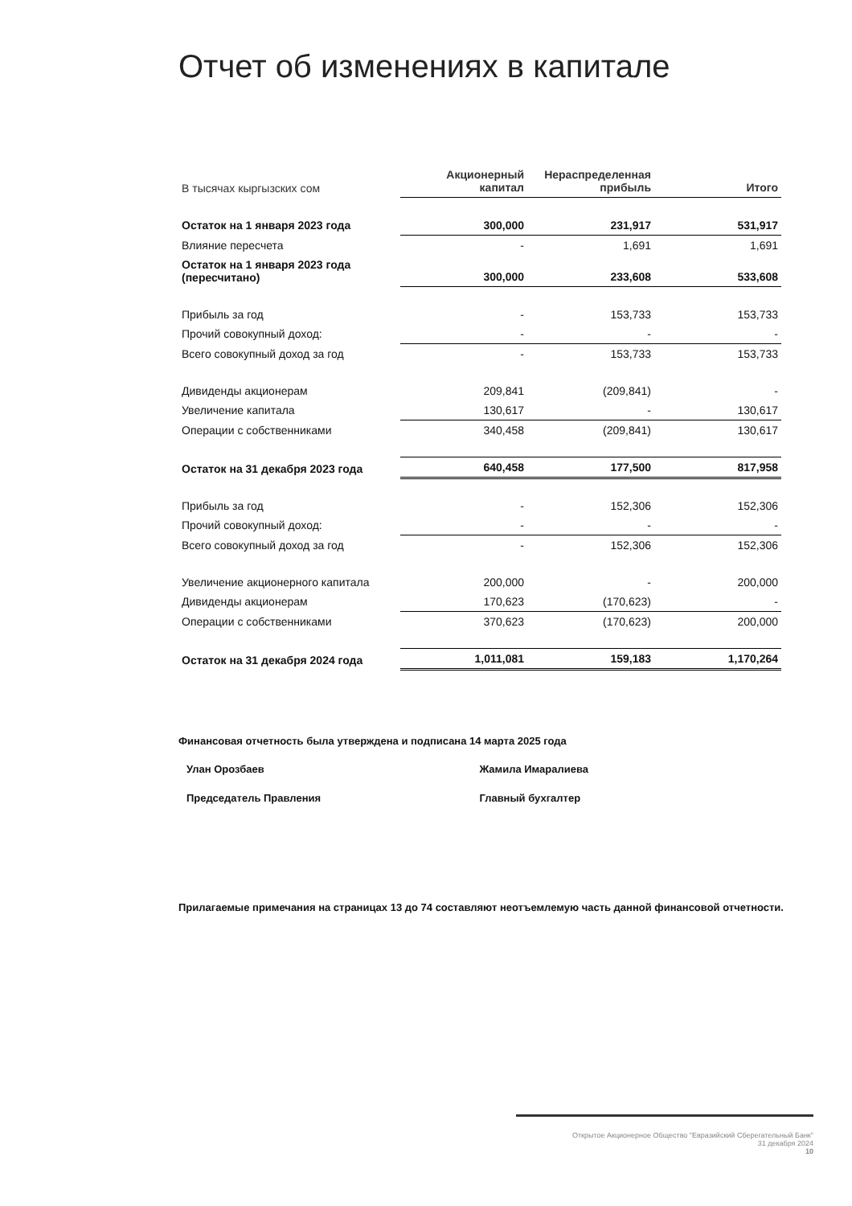Отчет об изменениях в капитале
| В тысячах кыргызских сом | Акционерный капитал | Нераспределенная прибыль | Итого |
| --- | --- | --- | --- |
| Остаток на 1 января 2023 года | 300,000 | 231,917 | 531,917 |
| Влияние пересчета | - | 1,691 | 1,691 |
| Остаток на 1 января 2023 года (пересчитано) | 300,000 | 233,608 | 533,608 |
| Прибыль за год | - | 153,733 | 153,733 |
| Прочий совокупный доход: | - | - | - |
| Всего совокупный доход за год | - | 153,733 | 153,733 |
| Дивиденды акционерам | 209,841 | (209,841) | - |
| Увеличение капитала | 130,617 | - | 130,617 |
| Операции с собственниками | 340,458 | (209,841) | 130,617 |
| Остаток на 31 декабря 2023 года | 640,458 | 177,500 | 817,958 |
| Прибыль за год | - | 152,306 | 152,306 |
| Прочий совокупный доход: | - | - | - |
| Всего совокупный доход за год | - | 152,306 | 152,306 |
| Увеличение акционерного капитала | 200,000 | - | 200,000 |
| Дивиденды акционерам | 170,623 | (170,623) | - |
| Операции с собственниками | 370,623 | (170,623) | 200,000 |
| Остаток на 31 декабря 2024 года | 1,011,081 | 159,183 | 1,170,264 |
Финансовая отчетность была утверждена и подписана 14 марта 2025 года
Улан Орозбаев
Председатель Правления
Жамила Имаралиева
Главный бухгалтер
Прилагаемые примечания на страницах 13 до 74 составляют неотъемлемую часть данной финансовой отчетности.
Открытое Акционерное Общество "Евразийский Сберегательный Банк"
31 декабря 2024
10